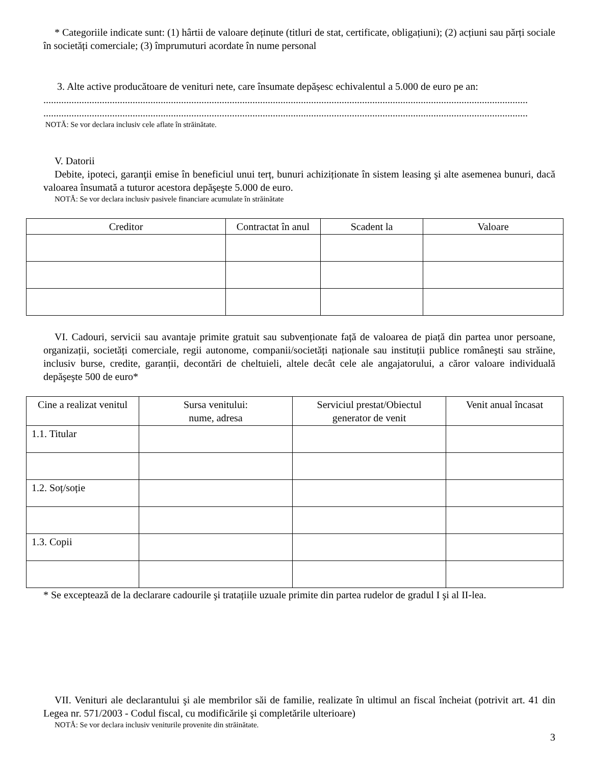* Categoriile indicate sunt: (1) hârtii de valoare deținute (titluri de stat, certificate, obligațiuni); (2) acțiuni sau părți sociale în societăți comerciale; (3) împrumuturi acordate în nume personal
3. Alte active producătoare de venituri nete, care însumate depășesc echivalentul a 5.000 de euro pe an:
..............................................................................................................................................................................................
..............................................................................................................................................................................................
NOTĂ: Se vor declara inclusiv cele aflate în străinătate.
V. Datorii
Debite, ipoteci, garanţii emise în beneficiul unui terț, bunuri achiziționate în sistem leasing şi alte asemenea bunuri, dacă valoarea însumată a tuturor acestora depăşeşte 5.000 de euro.
NOTĂ: Se vor declara inclusiv pasivele financiare acumulate în străinătate
| Creditor | Contractat în anul | Scadent la | Valoare |
| --- | --- | --- | --- |
VI. Cadouri, servicii sau avantaje primite gratuit sau subvenționate față de valoarea de piață din partea unor persoane, organizații, societăți comerciale, regii autonome, companii/societăți naționale sau instituții publice româneşti sau străine, inclusiv burse, credite, garanții, decontări de cheltuieli, altele decât cele ale angajatorului, a căror valoare individuală depăşeşte 500 de euro*
| Cine a realizat venitul | Sursa venitului: nume, adresa | Serviciul prestat/Obiectul generator de venit | Venit anual încasat |
| --- | --- | --- | --- |
| 1.1. Titular | | | |
| 1.2. Soț/soție | | | |
| 1.3. Copii | | | |
* Se exceptează de la declarare cadourile şi tratațiile uzuale primite din partea rudelor de gradul I şi al II-lea.
VII. Venituri ale declarantului şi ale membrilor săi de familie, realizate în ultimul an fiscal încheiat (potrivit art. 41 din Legea nr. 571/2003 - Codul fiscal, cu modificările şi completările ulterioare)
NOTĂ: Se vor declara inclusiv veniturile provenite din străinătate.
3